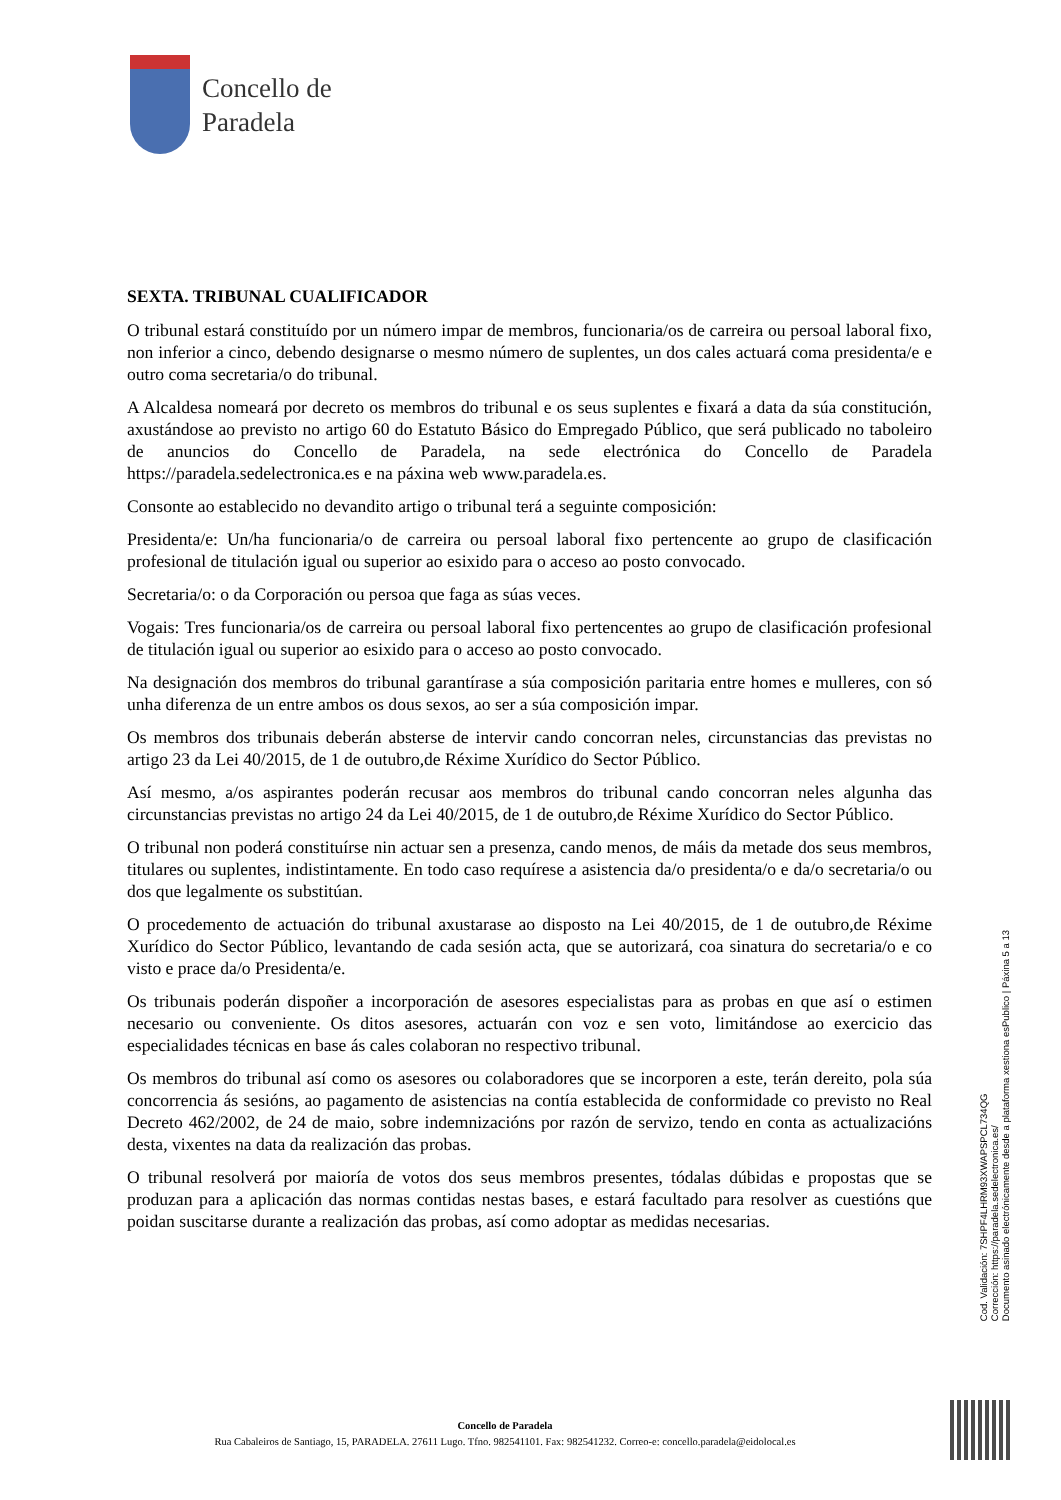Concello de
Paradela
SEXTA. TRIBUNAL CUALIFICADOR
O tribunal estará constituído por un número impar de membros, funcionaria/os de carreira ou persoal laboral fixo, non inferior a cinco, debendo designarse o mesmo número de suplentes, un dos cales actuará coma presidenta/e e outro coma secretaria/o do tribunal.
A Alcaldesa nomeará por decreto os membros do tribunal e os seus suplentes e fixará a data da súa constitución, axustándose ao previsto no artigo 60 do Estatuto Básico do Empregado Público, que será publicado no taboleiro de anuncios do Concello de Paradela, na sede electrónica do Concello de Paradela https://paradela.sedelectronica.es e na páxina web www.paradela.es.
Consonte ao establecido no devandito artigo o tribunal terá a seguinte composición:
Presidenta/e: Un/ha funcionaria/o de carreira ou persoal laboral fixo pertencente ao grupo de clasificación profesional de titulación igual ou superior ao esixido para o acceso ao posto convocado.
Secretaria/o: o da Corporación ou persoa que faga as súas veces.
Vogais: Tres funcionaria/os de carreira ou persoal laboral fixo pertencentes ao grupo de clasificación profesional de titulación igual ou superior ao esixido para o acceso ao posto convocado.
Na designación dos membros do tribunal garantírase a súa composición paritaria entre homes e mulleres, con só unha diferenza de un entre ambos os dous sexos, ao ser a súa composición impar.
Os membros dos tribunais deberán absterse de intervir cando concorran neles, circunstancias das previstas no artigo 23 da Lei 40/2015, de 1 de outubro,de Réxime Xurídico do Sector Público.
Así mesmo, a/os aspirantes poderán recusar aos membros do tribunal cando concorran neles algunha das circunstancias previstas no artigo 24 da Lei 40/2015, de 1 de outubro,de Réxime Xurídico do Sector Público.
O tribunal non poderá constituírse nin actuar sen a presenza, cando menos, de máis da metade dos seus membros, titulares ou suplentes, indistintamente. En todo caso requírese a asistencia da/o presidenta/o e da/o secretaria/o ou dos que legalmente os substitúan.
O procedemento de actuación do tribunal axustarase ao disposto na Lei 40/2015, de 1 de outubro,de Réxime Xurídico do Sector Público, levantando de cada sesión acta, que se autorizará, coa sinatura do secretaria/o e co visto e prace da/o Presidenta/e.
Os tribunais poderán dispoñer a incorporación de asesores especialistas para as probas en que así o estimen necesario ou conveniente. Os ditos asesores, actuarán con voz e sen voto, limitándose ao exercicio das especialidades técnicas en base ás cales colaboran no respectivo tribunal.
Os membros do tribunal así como os asesores ou colaboradores que se incorporen a este, terán dereito, pola súa concorrencia ás sesións, ao pagamento de asistencias na contía establecida de conformidade co previsto no Real Decreto 462/2002, de 24 de maio, sobre indemnizacións por razón de servizo, tendo en conta as actualizacións desta, vixentes na data da realización das probas.
O tribunal resolverá por maioría de votos dos seus membros presentes, tódalas dúbidas e propostas que se produzan para a aplicación das normas contidas nestas bases, e estará facultado para resolver as cuestións que poidan suscitarse durante a realización das probas, así como adoptar as medidas necesarias.
Cod. Validación: 7SHPF4LHRM93XWAPSPCL734QG
Corrección: https://paradela.sedelectronica.es/
Documento asinado electrónicamente desde a plataforma xestiona esPublico | Páxina 5 a 13
Concello de Paradela
Rua Cabaleiros de Santiago, 15, PARADELA. 27611 Lugo. Tfno. 982541101. Fax: 982541232. Correo-e: concello.paradela@eidolocal.es